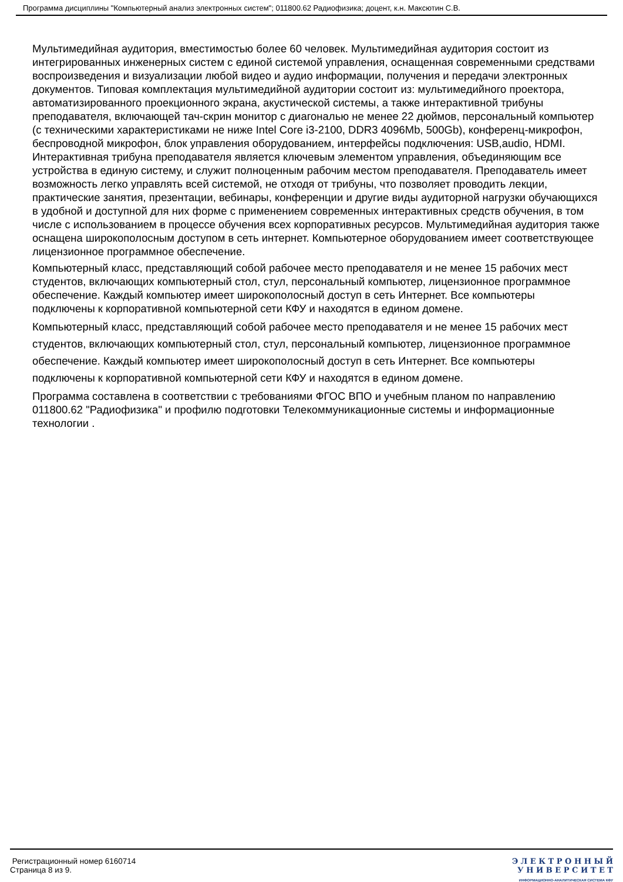Программа дисциплины "Компьютерный анализ электронных систем"; 011800.62 Радиофизика; доцент, к.н. Максютин С.В.
Мультимедийная аудитория, вместимостью более 60 человек. Мультимедийная аудитория состоит из интегрированных инженерных систем с единой системой управления, оснащенная современными средствами воспроизведения и визуализации любой видео и аудио информации, получения и передачи электронных документов. Типовая комплектация мультимедийной аудитории состоит из: мультимедийного проектора, автоматизированного проекционного экрана, акустической системы, а также интерактивной трибуны преподавателя, включающей тач-скрин монитор с диагональю не менее 22 дюймов, персональный компьютер (с техническими характеристиками не ниже Intel Core i3-2100, DDR3 4096Mb, 500Gb), конференц-микрофон, беспроводной микрофон, блок управления оборудованием, интерфейсы подключения: USB,audio, HDMI. Интерактивная трибуна преподавателя является ключевым элементом управления, объединяющим все устройства в единую систему, и служит полноценным рабочим местом преподавателя. Преподаватель имеет возможность легко управлять всей системой, не отходя от трибуны, что позволяет проводить лекции, практические занятия, презентации, вебинары, конференции и другие виды аудиторной нагрузки обучающихся в удобной и доступной для них форме с применением современных интерактивных средств обучения, в том числе с использованием в процессе обучения всех корпоративных ресурсов. Мультимедийная аудитория также оснащена широкополосным доступом в сеть интернет. Компьютерное оборудованием имеет соответствующее лицензионное программное обеспечение.
Компьютерный класс, представляющий собой рабочее место преподавателя и не менее 15 рабочих мест студентов, включающих компьютерный стол, стул, персональный компьютер, лицензионное программное обеспечение. Каждый компьютер имеет широкополосный доступ в сеть Интернет. Все компьютеры подключены к корпоративной компьютерной сети КФУ и находятся в едином домене.
Компьютерный класс, представляющий собой рабочее место преподавателя и не менее 15 рабочих мест студентов, включающих компьютерный стол, стул, персональный компьютер, лицензионное программное обеспечение. Каждый компьютер имеет широкополосный доступ в сеть Интернет. Все компьютеры подключены к корпоративной компьютерной сети КФУ и находятся в едином домене.
Программа составлена в соответствии с требованиями ФГОС ВПО и учебным планом по направлению 011800.62 "Радиофизика" и профилю подготовки Телекоммуникационные системы и информационные технологии .
Регистрационный номер 6160714
Страница 8 из 9.
Э Л Е К Т Р О Н Н Ы Й
У Н И В Е Р С И Т Е Т
ИНФОРМАЦИОННО-АНАЛИТИЧЕСКАЯ СИСТЕМА КФУ